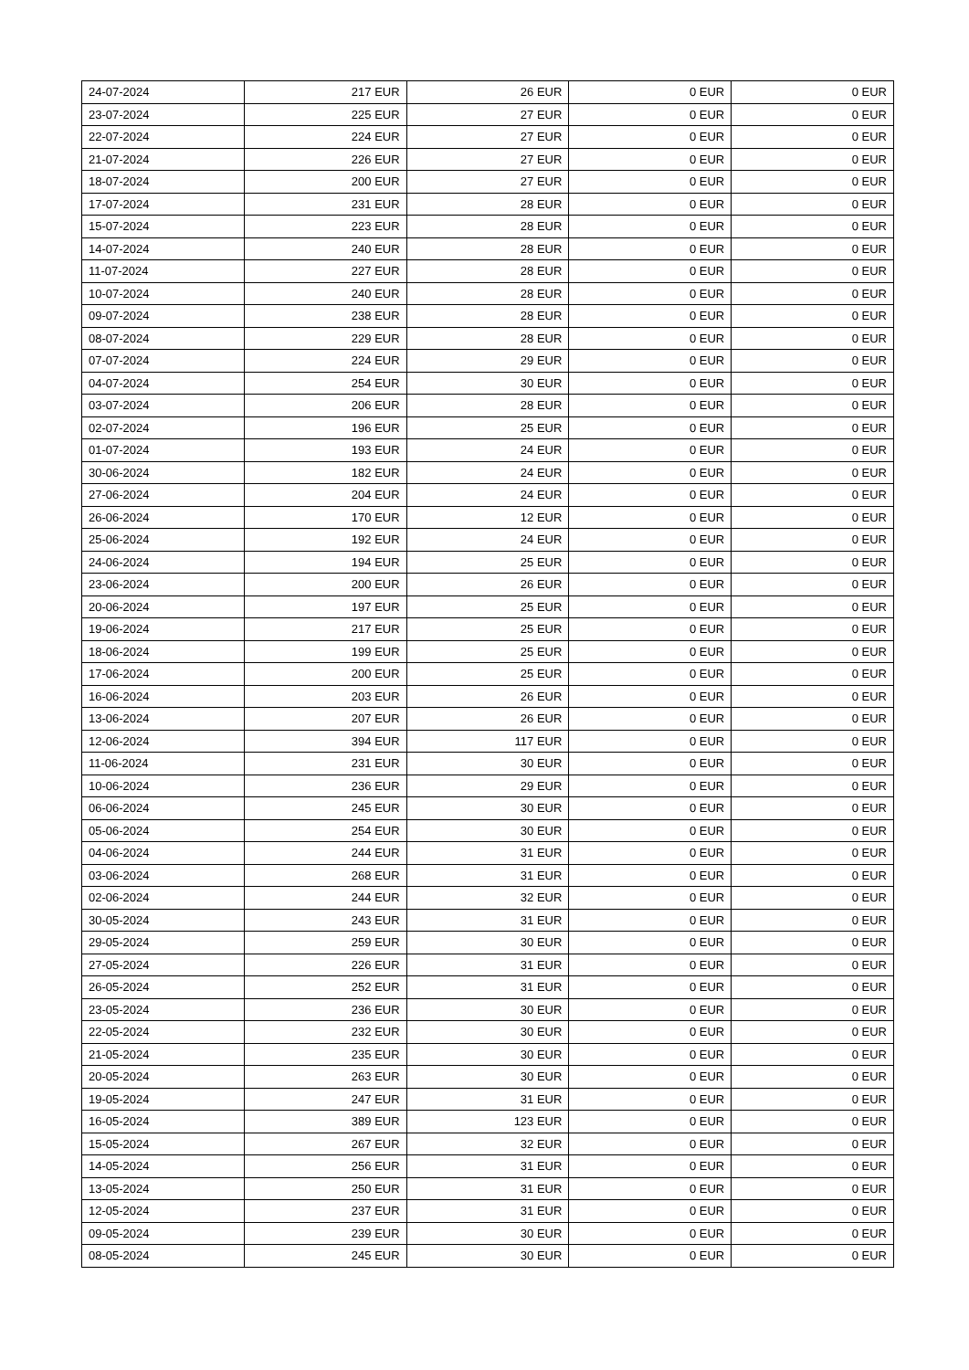| 24-07-2024 | 217 EUR | 26 EUR | 0 EUR | 0 EUR |
| 23-07-2024 | 225 EUR | 27 EUR | 0 EUR | 0 EUR |
| 22-07-2024 | 224 EUR | 27 EUR | 0 EUR | 0 EUR |
| 21-07-2024 | 226 EUR | 27 EUR | 0 EUR | 0 EUR |
| 18-07-2024 | 200 EUR | 27 EUR | 0 EUR | 0 EUR |
| 17-07-2024 | 231 EUR | 28 EUR | 0 EUR | 0 EUR |
| 15-07-2024 | 223 EUR | 28 EUR | 0 EUR | 0 EUR |
| 14-07-2024 | 240 EUR | 28 EUR | 0 EUR | 0 EUR |
| 11-07-2024 | 227 EUR | 28 EUR | 0 EUR | 0 EUR |
| 10-07-2024 | 240 EUR | 28 EUR | 0 EUR | 0 EUR |
| 09-07-2024 | 238 EUR | 28 EUR | 0 EUR | 0 EUR |
| 08-07-2024 | 229 EUR | 28 EUR | 0 EUR | 0 EUR |
| 07-07-2024 | 224 EUR | 29 EUR | 0 EUR | 0 EUR |
| 04-07-2024 | 254 EUR | 30 EUR | 0 EUR | 0 EUR |
| 03-07-2024 | 206 EUR | 28 EUR | 0 EUR | 0 EUR |
| 02-07-2024 | 196 EUR | 25 EUR | 0 EUR | 0 EUR |
| 01-07-2024 | 193 EUR | 24 EUR | 0 EUR | 0 EUR |
| 30-06-2024 | 182 EUR | 24 EUR | 0 EUR | 0 EUR |
| 27-06-2024 | 204 EUR | 24 EUR | 0 EUR | 0 EUR |
| 26-06-2024 | 170 EUR | 12 EUR | 0 EUR | 0 EUR |
| 25-06-2024 | 192 EUR | 24 EUR | 0 EUR | 0 EUR |
| 24-06-2024 | 194 EUR | 25 EUR | 0 EUR | 0 EUR |
| 23-06-2024 | 200 EUR | 26 EUR | 0 EUR | 0 EUR |
| 20-06-2024 | 197 EUR | 25 EUR | 0 EUR | 0 EUR |
| 19-06-2024 | 217 EUR | 25 EUR | 0 EUR | 0 EUR |
| 18-06-2024 | 199 EUR | 25 EUR | 0 EUR | 0 EUR |
| 17-06-2024 | 200 EUR | 25 EUR | 0 EUR | 0 EUR |
| 16-06-2024 | 203 EUR | 26 EUR | 0 EUR | 0 EUR |
| 13-06-2024 | 207 EUR | 26 EUR | 0 EUR | 0 EUR |
| 12-06-2024 | 394 EUR | 117 EUR | 0 EUR | 0 EUR |
| 11-06-2024 | 231 EUR | 30 EUR | 0 EUR | 0 EUR |
| 10-06-2024 | 236 EUR | 29 EUR | 0 EUR | 0 EUR |
| 06-06-2024 | 245 EUR | 30 EUR | 0 EUR | 0 EUR |
| 05-06-2024 | 254 EUR | 30 EUR | 0 EUR | 0 EUR |
| 04-06-2024 | 244 EUR | 31 EUR | 0 EUR | 0 EUR |
| 03-06-2024 | 268 EUR | 31 EUR | 0 EUR | 0 EUR |
| 02-06-2024 | 244 EUR | 32 EUR | 0 EUR | 0 EUR |
| 30-05-2024 | 243 EUR | 31 EUR | 0 EUR | 0 EUR |
| 29-05-2024 | 259 EUR | 30 EUR | 0 EUR | 0 EUR |
| 27-05-2024 | 226 EUR | 31 EUR | 0 EUR | 0 EUR |
| 26-05-2024 | 252 EUR | 31 EUR | 0 EUR | 0 EUR |
| 23-05-2024 | 236 EUR | 30 EUR | 0 EUR | 0 EUR |
| 22-05-2024 | 232 EUR | 30 EUR | 0 EUR | 0 EUR |
| 21-05-2024 | 235 EUR | 30 EUR | 0 EUR | 0 EUR |
| 20-05-2024 | 263 EUR | 30 EUR | 0 EUR | 0 EUR |
| 19-05-2024 | 247 EUR | 31 EUR | 0 EUR | 0 EUR |
| 16-05-2024 | 389 EUR | 123 EUR | 0 EUR | 0 EUR |
| 15-05-2024 | 267 EUR | 32 EUR | 0 EUR | 0 EUR |
| 14-05-2024 | 256 EUR | 31 EUR | 0 EUR | 0 EUR |
| 13-05-2024 | 250 EUR | 31 EUR | 0 EUR | 0 EUR |
| 12-05-2024 | 237 EUR | 31 EUR | 0 EUR | 0 EUR |
| 09-05-2024 | 239 EUR | 30 EUR | 0 EUR | 0 EUR |
| 08-05-2024 | 245 EUR | 30 EUR | 0 EUR | 0 EUR |